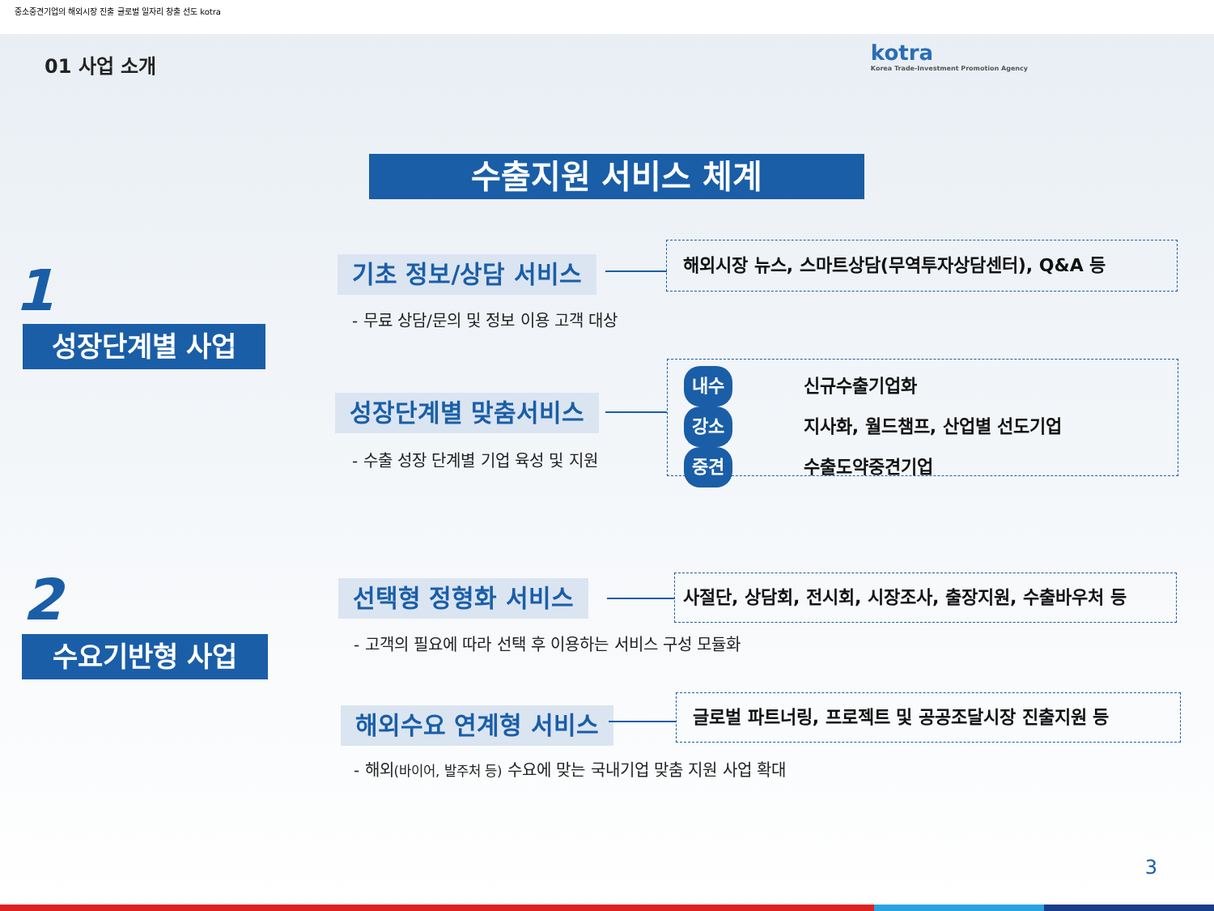중소중견기업의 해외시장 진출 글로벌 일자리 창출 선도 kotra
01 사업 소개
kotra
Korea Trade-Investment Promotion Agency
수출지원 서비스 체계
1
성장단계별 사업
기초 정보/상담 서비스
해외시장 뉴스, 스마트상담(무역투자상담센터), Q&A 등
- 무료 상담/문의 및 정보 이용 고객 대상
성장단계별 맞춤서비스
내수 신규수출기업화
강소 지사화, 월드챔프, 산업별 선도기업
중견 수출도약중견기업
- 수출 성장 단계별 기업 육성 및 지원
2
수요기반형 사업
선택형 정형화 서비스
사절단, 상담회, 전시회, 시장조사, 출장지원, 수출바우처 등
- 고객의 필요에 따라 선택 후 이용하는 서비스 구성 모듈화
해외수요 연계형 서비스
글로벌 파트너링, 프로젝트 및 공공조달시장 진출지원 등
- 해외(바이어, 발주처 등) 수요에 맞는 국내기업 맞춤 지원 사업 확대
3